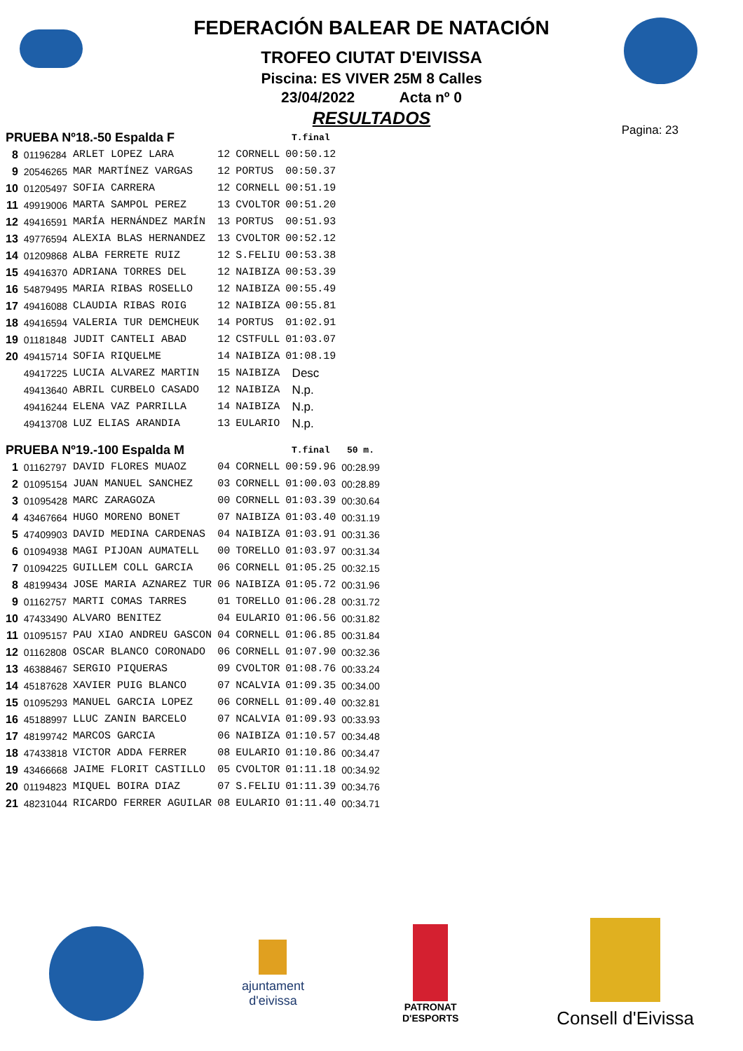FEDERACIÓN BALEAR DE NATACIÓN
TROFEO CIUTAT D'EIVISSA
Piscina: ES VIVER 25M 8 Calles
23/04/2022 Acta nº 0
RESULTADOS
Pagina: 23
| PRUEBA Nº18.-50 Espalda F | | | | | T.final | |
| 8 | 01196284 | ARLET LOPEZ LARA | 12 | CORNELL | 00:50.12 | |
| 9 | 20546265 | MAR MARTÍNEZ VARGAS | 12 | PORTUS | 00:50.37 | |
| 10 | 01205497 | SOFIA CARRERA | 12 | CORNELL | 00:51.19 | |
| 11 | 49919006 | MARTA SAMPOL PEREZ | 13 | CVOLTOR | 00:51.20 | |
| 12 | 49416591 | MARÍA HERNÁNDEZ MARÍN | 13 | PORTUS | 00:51.93 | |
| 13 | 49776594 | ALEXIA BLAS HERNANDEZ | 13 | CVOLTOR | 00:52.12 | |
| 14 | 01209868 | ALBA FERRETE RUIZ | 12 | S.FELIU | 00:53.38 | |
| 15 | 49416370 | ADRIANA TORRES DEL | 12 | NAIBIZA | 00:53.39 | |
| 16 | 54879495 | MARIA RIBAS ROSELLO | 12 | NAIBIZA | 00:55.49 | |
| 17 | 49416088 | CLAUDIA RIBAS ROIG | 12 | NAIBIZA | 00:55.81 | |
| 18 | 49416594 | VALERIA TUR DEMCHEUK | 14 | PORTUS | 01:02.91 | |
| 19 | 01181848 | JUDIT CANTELI ABAD | 12 | CSTFULL | 01:03.07 | |
| 20 | 49415714 | SOFIA RIQUELME | 14 | NAIBIZA | 01:08.19 | |
| | 49417225 | LUCIA ALVAREZ MARTIN | 15 | NAIBIZA | Desc | |
| | 49413640 | ABRIL CURBELO CASADO | 12 | NAIBIZA | N.p. | |
| | 49416244 | ELENA VAZ PARRILLA | 14 | NAIBIZA | N.p. | |
| | 49413708 | LUZ ELIAS ARANDIA | 13 | EULARIO | N.p. | |
| PRUEBA Nº19.-100 Espalda M | | | | | T.final | 50 m. |
| 1 | 01162797 | DAVID FLORES MUAOZ | 04 | CORNELL | 00:59.96 | 00:28.99 |
| 2 | 01095154 | JUAN MANUEL SANCHEZ | 03 | CORNELL | 01:00.03 | 00:28.89 |
| 3 | 01095428 | MARC ZARAGOZA | 00 | CORNELL | 01:03.39 | 00:30.64 |
| 4 | 43467664 | HUGO MORENO BONET | 07 | NAIBIZA | 01:03.40 | 00:31.19 |
| 5 | 47409903 | DAVID MEDINA CARDENAS | 04 | NAIBIZA | 01:03.91 | 00:31.36 |
| 6 | 01094938 | MAGI PIJOAN AUMATELL | 00 | TORELLO | 01:03.97 | 00:31.34 |
| 7 | 01094225 | GUILLEM COLL GARCIA | 06 | CORNELL | 01:05.25 | 00:32.15 |
| 8 | 48199434 | JOSE MARIA AZNAREZ TUR | 06 | NAIBIZA | 01:05.72 | 00:31.96 |
| 9 | 01162757 | MARTI COMAS TARRES | 01 | TORELLO | 01:06.28 | 00:31.72 |
| 10 | 47433490 | ALVARO BENITEZ | 04 | EULARIO | 01:06.56 | 00:31.82 |
| 11 | 01095157 | PAU XIAO ANDREU GASCON | 04 | CORNELL | 01:06.85 | 00:31.84 |
| 12 | 01162808 | OSCAR BLANCO CORONADO | 06 | CORNELL | 01:07.90 | 00:32.36 |
| 13 | 46388467 | SERGIO PIQUERAS | 09 | CVOLTOR | 01:08.76 | 00:33.24 |
| 14 | 45187628 | XAVIER PUIG BLANCO | 07 | NCALVIA | 01:09.35 | 00:34.00 |
| 15 | 01095293 | MANUEL GARCIA LOPEZ | 06 | CORNELL | 01:09.40 | 00:32.81 |
| 16 | 45188997 | LLUC ZANIN BARCELO | 07 | NCALVIA | 01:09.93 | 00:33.93 |
| 17 | 48199742 | MARCOS GARCIA | 06 | NAIBIZA | 01:10.57 | 00:34.48 |
| 18 | 47433818 | VICTOR ADDA FERRER | 08 | EULARIO | 01:10.86 | 00:34.47 |
| 19 | 43466668 | JAIME FLORIT CASTILLO | 05 | CVOLTOR | 01:11.18 | 00:34.92 |
| 20 | 01194823 | MIQUEL BOIRA DIAZ | 07 | S.FELIU | 01:11.39 | 00:34.76 |
| 21 | 48231044 | RICARDO FERRER AGUILAR | 08 | EULARIO | 01:11.40 | 00:34.71 |
ajuntament
d'eivissa
PATRONAT
D'ESPORTS
Consell d'Eivissa